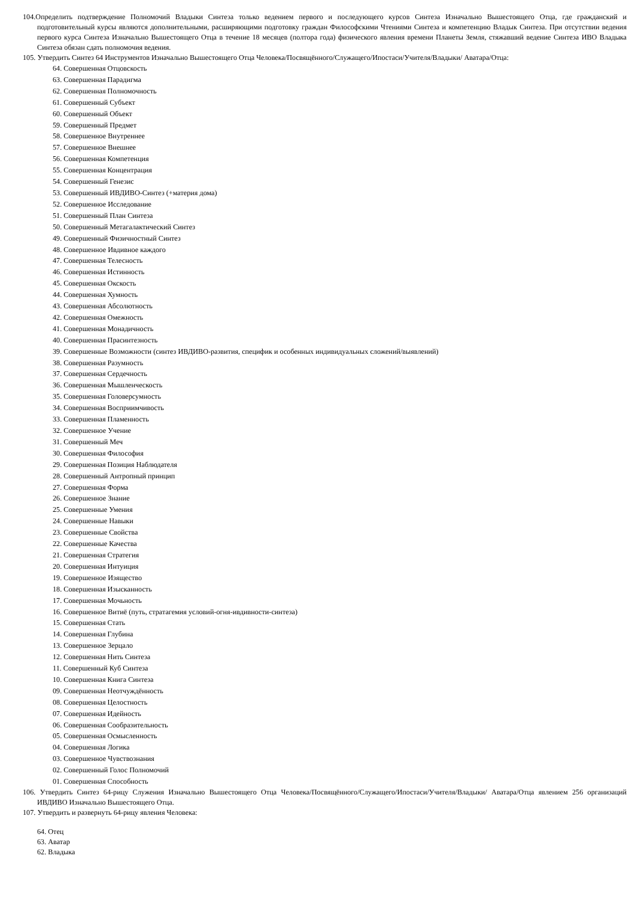104.Определить подтверждение Полномочий Владыки Синтеза только ведением первого и последующего курсов Синтеза Изначально Вышестоящего Отца, где гражданский и подготовительный курсы являются дополнительными, расширяющими подготовку граждан Философскими Чтениями Синтеза и компетенцию Владык Синтеза. При отсутствии ведения первого курса Синтеза Изначально Вышестоящего Отца в течение 18 месяцев (полтора года) физического явления времени Планеты Земля, стяжавший ведение Синтеза ИВО Владыка Синтеза обязан сдать полномочия ведения.
105. Утвердить Синтез 64 Инструментов Изначально Вышестоящего Отца Человека/Посвящённого/Служащего/Ипостаси/Учителя/Владыки/ Аватара/Отца:
64. Совершенная Отцовскость
63. Совершенная Парадигма
62. Совершенная Полномочность
61. Совершенный Субъект
60. Совершенный Объект
59. Совершенный Предмет
58. Совершенное Внутреннее
57. Совершенное Внешнее
56. Совершенная Компетенция
55. Совершенная Концентрация
54. Совершенный Генезис
53. Совершенный ИВДИВО-Синтез (+материя дома)
52. Совершенное Исследование
51. Совершенный План Синтеза
50. Совершенный Метагалактический Синтез
49. Совершенный Физичностный Синтез
48. Совершенное Ивдивное каждого
47. Совершенная Телесность
46. Совершенная Истинность
45. Совершенная Окскость
44. Совершенная Хумность
43. Совершенная Абсолютность
42. Совершенная Омежность
41. Совершенная Монадичность
40. Совершенная Прасинтезность
39. Совершенные Возможности (синтез ИВДИВО-развития, специфик и особенных индивидуальных сложений/выявлений)
38. Совершенная Разумность
37. Совершенная Сердечность
36. Совершенная Мышленческость
35. Совершенная Головерсумность
34. Совершенная Восприимчивость
33. Совершенная Пламенность
32. Совершенное Учение
31. Совершенный Меч
30. Совершенная Философия
29. Совершенная Позиция Наблюдателя
28. Совершенный Антропный принцип
27. Совершенная Форма
26. Совершенное Знание
25. Совершенные Умения
24. Совершенные Навыки
23. Совершенные Свойства
22. Совершенные Качества
21. Совершенная Стратегия
20. Совершенная Интуиция
19. Совершенное Изящество
18. Совершенная Изысканность
17. Совершенная Мочьность
16. Совершенное Витиё (путь, стратагемия условий-огня-ивдивности-синтеза)
15. Совершенная Стать
14. Совершенная Глубина
13. Совершенное Зерцало
12. Совершенная Нить Синтеза
11. Совершенный Куб Синтеза
10. Совершенная Книга Синтеза
09. Совершенная Неотчуждённость
08. Совершенная Целостность
07. Совершенная Идейность
06. Совершенная Сообразительность
05. Совершенная Осмысленность
04. Совершенная Логика
03. Совершенное Чувствознания
02. Совершенный Голос Полномочий
01. Совершенная Способность
106. Утвердить Синтез 64-рицу Служения Изначально Вышестоящего Отца Человека/Посвящённого/Служащего/Ипостаси/Учителя/Владыки/ Аватара/Отца явлением 256 организаций ИВДИВО Изначально Вышестоящего Отца.
107. Утвердить и развернуть 64-рицу явления Человека:
64. Отец
63. Аватар
62. Владыка